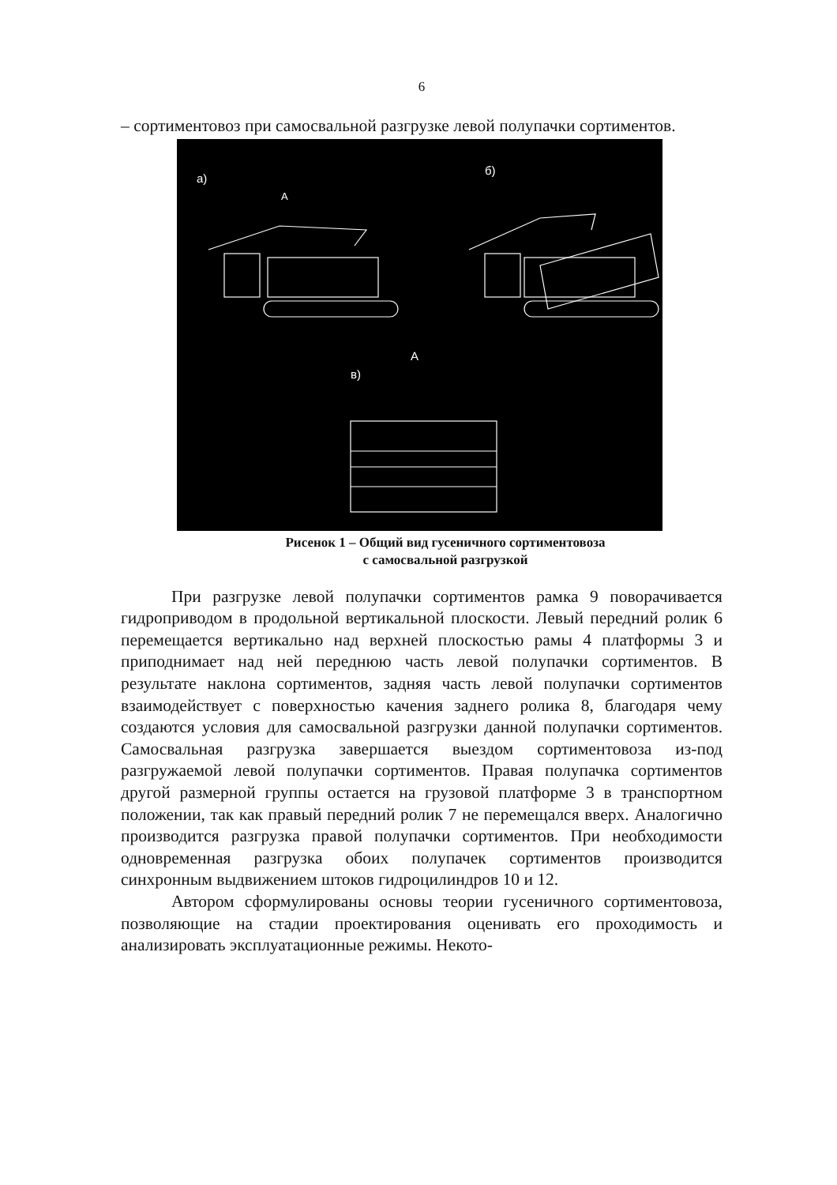6
– сортиментовоз при самосвальной разгрузке левой полупачки сортиментов.
а)
б)
в)
А
А
Рисенок 1 – Общий вид гусеничного сортиментовоза
с самосвальной разгрузкой
При разгрузке левой полупачки сортиментов рамка 9 поворачивается гидроприводом в продольной вертикальной плоскости. Левый передний ролик 6 перемещается вертикально над верхней плоскостью рамы 4 платформы 3 и приподнимает над ней переднюю часть левой полупачки сортиментов. В результате наклона сортиментов, задняя часть левой полупачки сортиментов взаимодействует с поверхностью качения заднего ролика 8, благодаря чему создаются условия для самосвальной разгрузки данной полупачки сортиментов. Самосвальная разгрузка завершается выездом сортиментовоза из-под разгружаемой левой полупачки сортиментов. Правая полупачка сортиментов другой размерной группы остается на грузовой платформе 3 в транспортном положении, так как правый передний ролик 7 не перемещался вверх. Аналогично производится разгрузка правой полупачки сортиментов. При необходимости одновременная разгрузка обоих полупачек сортиментов производится синхронным выдвижением штоков гидроцилиндров 10 и 12.
Автором сформулированы основы теории гусеничного сортиментовоза, позволяющие на стадии проектирования оценивать его проходимость и анализировать эксплуатационные режимы. Некото-